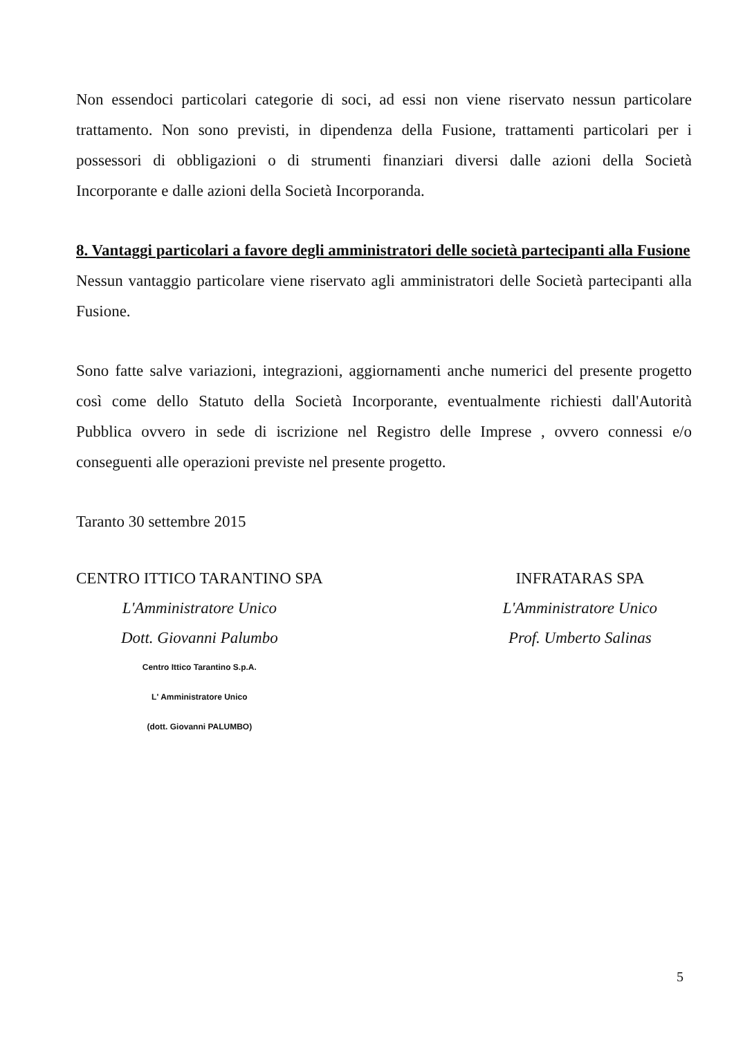Non essendoci particolari categorie di soci, ad essi non viene riservato nessun particolare trattamento. Non sono previsti, in dipendenza della Fusione, trattamenti particolari per i possessori di obbligazioni o di strumenti finanziari diversi dalle azioni della Società Incorporante e dalle azioni della Società Incorporanda.
8. Vantaggi particolari a favore degli amministratori delle società partecipanti alla Fusione
Nessun vantaggio particolare viene riservato agli amministratori delle Società partecipanti alla Fusione.
Sono fatte salve variazioni, integrazioni, aggiornamenti anche numerici del presente progetto così come dello Statuto della Società Incorporante, eventualmente richiesti dall'Autorità Pubblica ovvero in sede di iscrizione nel Registro delle Imprese , ovvero connessi e/o conseguenti alle operazioni previste nel presente progetto.
Taranto 30 settembre 2015
CENTRO ITTICO TARANTINO SPA
L'Amministratore Unico
Dott. Giovanni Palumbo
Centro Ittico Tarantino S.p.A.
L' Amministratore Unico
(dott. Giovanni PALUMBO)
INFRATARAS SPA
L'Amministratore Unico
Prof. Umberto Salinas
5